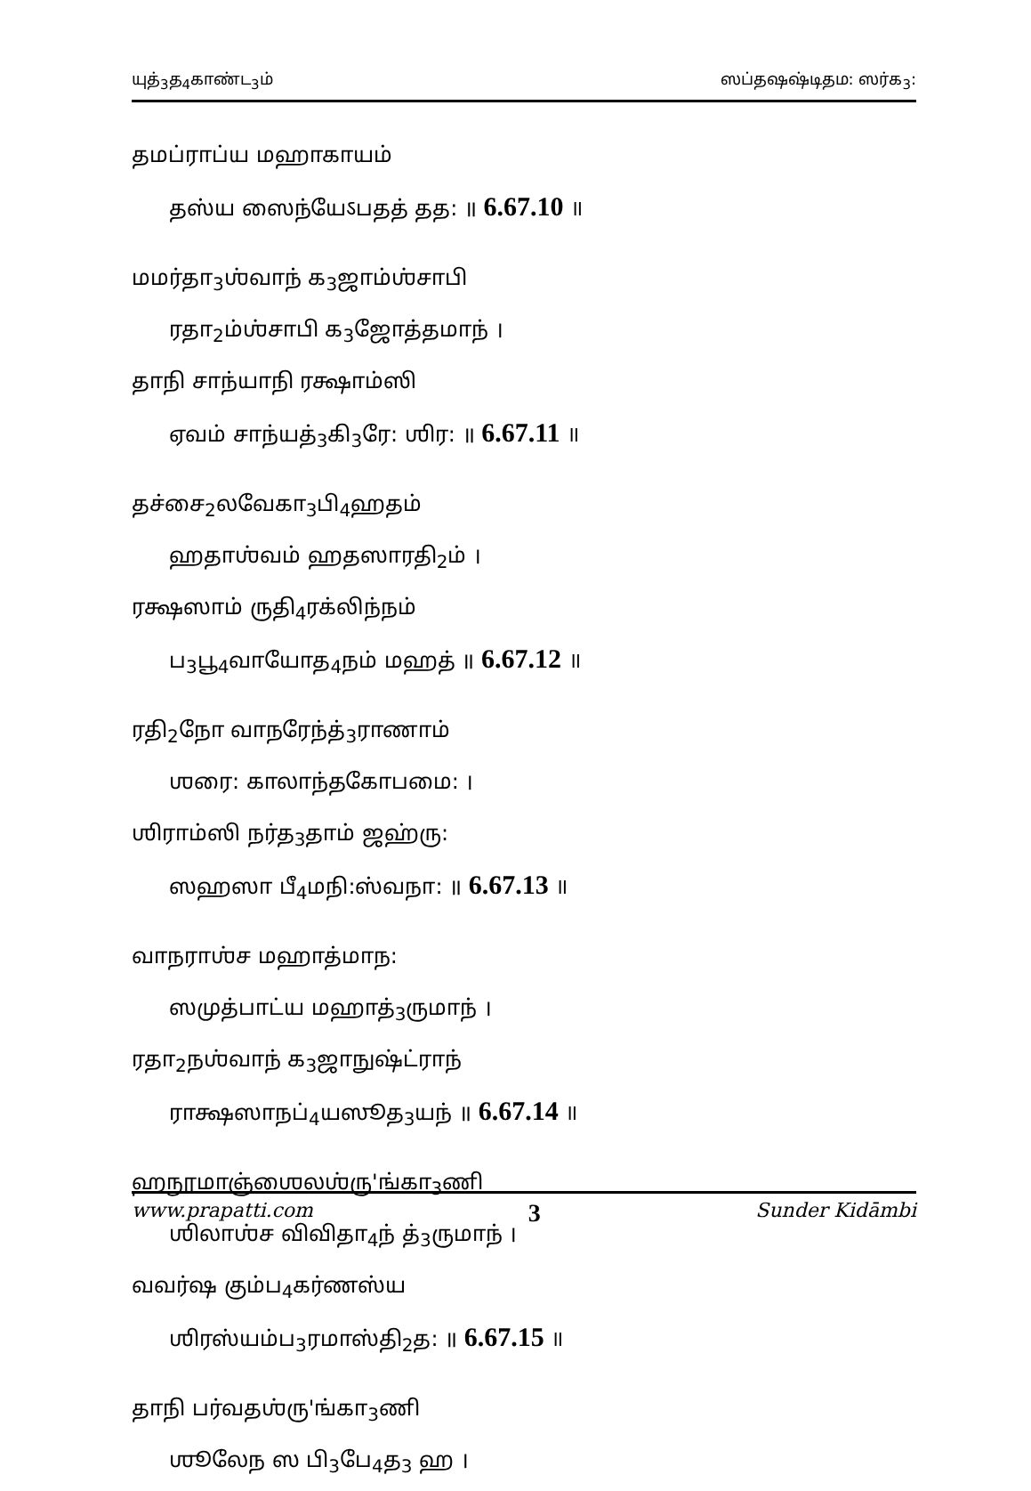யுத்<sub>3</sub>த<sub>4</sub>காண்ட<sub>3</sub>ம் ஸப்தஷஷ்டிதம: ஸர்க<sub>3</sub>:
தமப்ராப்ய மஹாகாயம்
தஸ்ய ஸைந்யேऽபதத் தத: ॥ 6.67.10 ॥
மமர்தா<sub>3</sub>ஶ்வாந் க<sub>3</sub>ஜாம்ஶ்சாபி
ரதா<sub>2</sub>ம்ஶ்சாபி க<sub>3</sub>ஜோத்தமாந் ।
தாநி சாந்யாநி ரக்ஷாம்ஸி
ஏவம் சாந்யத்<sub>3</sub>கி<sub>3</sub>ரே: ஶிர: ॥ 6.67.11 ॥
தச்சை<sub>2</sub>லவேகா<sub>3</sub>பி<sub>4</sub>ஹதம்
ஹதாஶ்வம் ஹதஸாரதி<sub>2</sub>ம் ।
ரக்ஷஸாம் ருதி<sub>4</sub>ரக்லிந்நம்
ப<sub>3</sub>பூ<sub>4</sub>வாயோத<sub>4</sub>நம் மஹத் ॥ 6.67.12 ॥
ரதி<sub>2</sub>நோ வாநரேந்த்<sub>3</sub>ராணாம்
ஶரை: காலாந்தகோபமை: ।
ஶிராம்ஸி நர்த<sub>3</sub>தாம் ஜஹ்ரு:
ஸஹஸா பீ<sub>4</sub>மநி:ஸ்வநா: ॥ 6.67.13 ॥
வாநராஶ்ச மஹாத்மாந:
ஸமுத்பாட்ய மஹாத்<sub>3</sub>ருமாந் ।
ரதா<sub>2</sub>நஶ்வாந் க<sub>3</sub>ஜாநுஷ்ட்ராந்
ராக்ஷஸாநப்<sub>4</sub>யஸூத<sub>3</sub>யந் ॥ 6.67.14 ॥
ஹநூமாஞ்ஶைலஶ்ரு'ங்கா<sub>3</sub>ணி
ஶிலாஶ்ச விவிதா<sub>4</sub>ந் த்<sub>3</sub>ருமாந் ।
வவர்ஷ கும்ப<sub>4</sub>கர்ணஸ்ய
ஶிரஸ்யம்ப<sub>3</sub>ரமாஸ்தி<sub>2</sub>த: ॥ 6.67.15 ॥
தாநி பர்வதஶ்ரு'ங்கா<sub>3</sub>ணி
ஶூலேந ஸ பி<sub>3</sub>பே<sub>4</sub>த<sub>3</sub> ஹ ।
www.prapatti.com 3 Sunder Kidāmbi